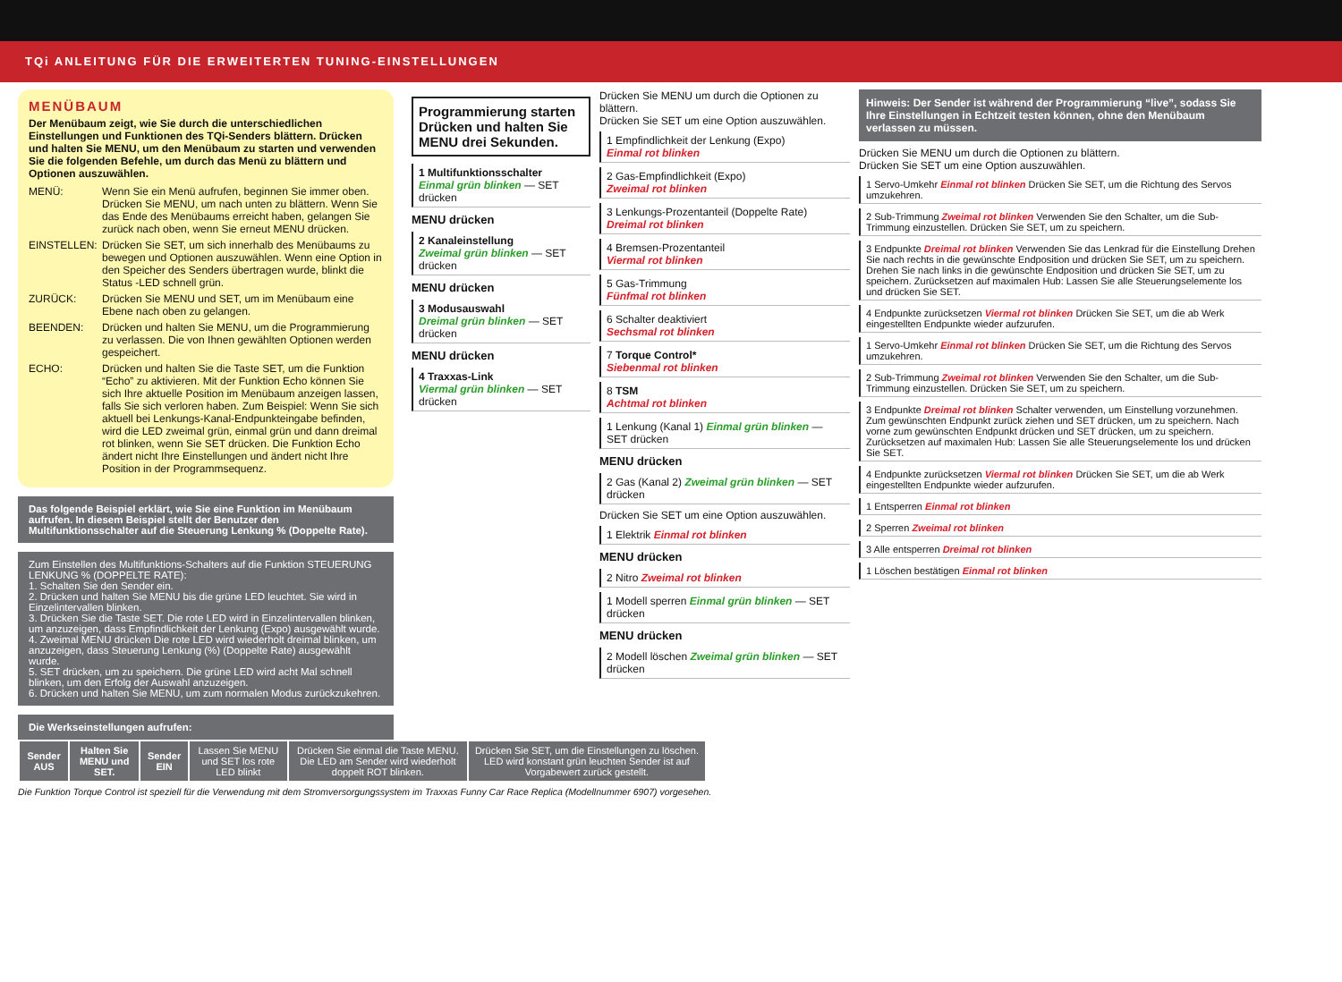TQi ANLEITUNG FÜR DIE ERWEITERTEN TUNING-EINSTELLUNGEN
MENÜBAUM
Der Menübaum zeigt, wie Sie durch die unterschiedlichen Einstellungen und Funktionen des TQi-Senders blättern. Drücken und halten Sie MENU, um den Menübaum zu starten und verwenden Sie die folgenden Befehle, um durch das Menü zu blättern und Optionen auszuwählen.
MENÜ: Wenn Sie ein Menü aufrufen, beginnen Sie immer oben. Drücken Sie MENU, um nach unten zu blättern. Wenn Sie das Ende des Menübaums erreicht haben, gelangen Sie zurück nach oben, wenn Sie erneut MENU drücken.
EINSTELLEN: Drücken Sie SET, um sich innerhalb des Menübaums zu bewegen und Optionen auszuwählen. Wenn eine Option in den Speicher des Senders übertragen wurde, blinkt die Status -LED schnell grün.
ZURÜCK: Drücken Sie MENU und SET, um im Menübaum eine Ebene nach oben zu gelangen.
BEENDEN: Drücken und halten Sie MENU, um die Programmierung zu verlassen. Die von Ihnen gewählten Optionen werden gespeichert.
ECHO: Drücken und halten Sie die Taste SET, um die Funktion “Echo” zu aktivieren. Mit der Funktion Echo können Sie sich Ihre aktuelle Position im Menübaum anzeigen lassen, falls Sie sich verloren haben. Zum Beispiel: Wenn Sie sich aktuell bei Lenkungs-Kanal-Endpunkteingabe befinden, wird die LED zweimal grün, einmal grün und dann dreimal rot blinken, wenn Sie SET drücken. Die Funktion Echo ändert nicht Ihre Einstellungen und ändert nicht Ihre Position in der Programmsequenz.
Das folgende Beispiel erklärt, wie Sie eine Funktion im Menübaum aufrufen. In diesem Beispiel stellt der Benutzer den Multifunktionsschalter auf die Steuerung Lenkung % (Doppelte Rate).
Zum Einstellen des Multifunktions-Schalters auf die Funktion STEUERUNG LENKUNG % (DOPPELTE RATE):
1. Schalten Sie den Sender ein.
2. Drücken und halten Sie MENU bis die grüne LED leuchtet. Sie wird in Einzelintervallen blinken.
3. Drücken Sie die Taste SET. Die rote LED wird in Einzelintervallen blinken, um anzuzeigen, dass Empfindlichkeit der Lenkung (Expo) ausgewählt wurde.
4. Zweimal MENU drücken Die rote LED wird wiederholt dreimal blinken, um anzuzeigen, dass Steuerung Lenkung (%) (Doppelte Rate) ausgewählt wurde.
5. SET drücken, um zu speichern. Die grüne LED wird acht Mal schnell blinken, um den Erfolg der Auswahl anzuzeigen.
6. Drücken und halten Sie MENU, um zum normalen Modus zurückzukehren.
Die Werkseinstellungen aufrufen:
| Sender AUS | Halten Sie MENU und SET. | Sender EIN | Lassen Sie MENU und SET los rote LED blinkt | Drücken Sie einmal die Taste MENU. Die LED am Sender wird wiederholt doppelt ROT blinken. | Drücken Sie SET, um die Einstellungen zu löschen. LED wird konstant grün leuchten Sender ist auf Vorgabewert zurück gestellt. |
Die Funktion Torque Control ist speziell für die Verwendung mit dem Stromversorgungssystem im Traxxas Funny Car Race Replica (Modellnummer 6907) vorgesehen.
Programmierung starten
Drücken und halten Sie MENU drei Sekunden.
1 Multifunktionsschalter
Einmal grün blinken — SET drücken
MENU drücken
2 Kanaleinstellung
Zweimal grün blinken — SET drücken
MENU drücken
3 Modusauswahl
Dreimal grün blinken — SET drücken
MENU drücken
4 Traxxas-Link
Viermal grün blinken — SET drücken
Drücken Sie MENU um durch die Optionen zu blättern.
Drücken Sie SET um eine Option auszuwählen.
1 Empfindlichkeit der Lenkung (Expo)
Einmal rot blinken
2 Gas-Empfindlichkeit (Expo)
Zweimal rot blinken
3 Lenkungs-Prozentanteil (Doppelte Rate)
Dreimal rot blinken
4 Bremsen-Prozentanteil
Viermal rot blinken
5 Gas-Trimmung
Fünfmal rot blinken
6 Schalter deaktiviert
Sechsmal rot blinken
7 Torque Control*
Siebenmal rot blinken
8 TSM
Achtmal rot blinken
1 Lenkung (Kanal 1) Einmal grün blinken — SET drücken
MENU drücken
2 Gas (Kanal 2) Zweimal grün blinken — SET drücken
Drücken Sie SET um eine Option auszuwählen.
1 Elektrik Einmal rot blinken
MENU drücken
2 Nitro Zweimal rot blinken
1 Modell sperren Einmal grün blinken — SET drücken
MENU drücken
2 Modell löschen Zweimal grün blinken — SET drücken
Hinweis: Der Sender ist während der Programmierung “live”, sodass Sie Ihre Einstellungen in Echtzeit testen können, ohne den Menübaum verlassen zu müssen.
Drücken Sie MENU um durch die Optionen zu blättern.
Drücken Sie SET um eine Option auszuwählen.
1 Servo-Umkehr Einmal rot blinken Drücken Sie SET, um die Richtung des Servos umzukehren.
2 Sub-Trimmung Zweimal rot blinken Verwenden Sie den Schalter, um die Sub-Trimmung einzustellen. Drücken Sie SET, um zu speichern.
3 Endpunkte Dreimal rot blinken Verwenden Sie das Lenkrad für die Einstellung Drehen Sie nach rechts in die gewünschte Endposition und drücken Sie SET, um zu speichern. Drehen Sie nach links in die gewünschte Endposition und drücken Sie SET, um zu speichern. Zurücksetzen auf maximalen Hub: Lassen Sie alle Steuerungselemente los und drücken Sie SET.
4 Endpunkte zurücksetzen Viermal rot blinken Drücken Sie SET, um die ab Werk eingestellten Endpunkte wieder aufzurufen.
1 Servo-Umkehr Einmal rot blinken Drücken Sie SET, um die Richtung des Servos umzukehren.
2 Sub-Trimmung Zweimal rot blinken Verwenden Sie den Schalter, um die Sub-Trimmung einzustellen. Drücken Sie SET, um zu speichern.
3 Endpunkte Dreimal rot blinken Schalter verwenden, um Einstellung vorzunehmen. Zum gewünschten Endpunkt zurück ziehen und SET drücken, um zu speichern. Nach vorne zum gewünschten Endpunkt drücken und SET drücken, um zu speichern. Zurücksetzen auf maximalen Hub: Lassen Sie alle Steuerungselemente los und drücken Sie SET.
4 Endpunkte zurücksetzen Viermal rot blinken Drücken Sie SET, um die ab Werk eingestellten Endpunkte wieder aufzurufen.
1 Entsperren Einmal rot blinken
2 Sperren Zweimal rot blinken
3 Alle entsperren Dreimal rot blinken
1 Löschen bestätigen Einmal rot blinken